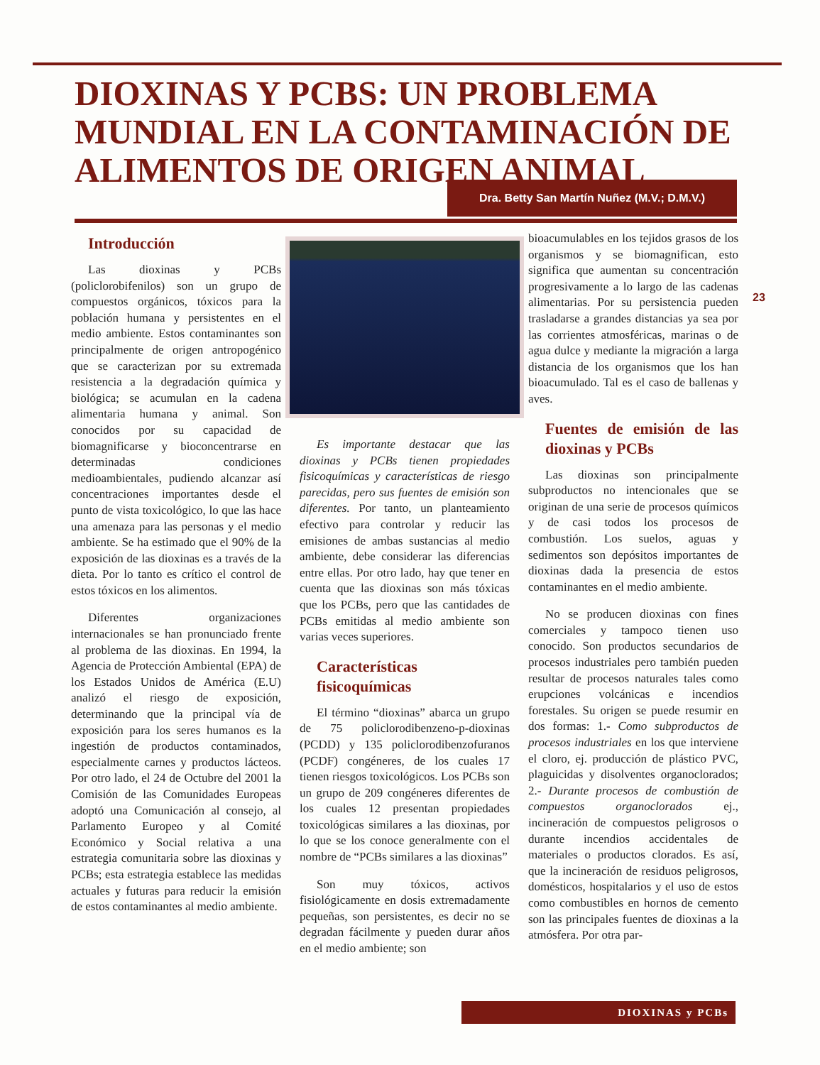DIOXINAS Y PCBS: UN PROBLEMA MUNDIAL EN LA CONTAMINACIÓN DE ALIMENTOS DE ORIGEN ANIMAL
Dra. Betty San Martín Nuñez (M.V.; D.M.V.)
23
Introducción
Las dioxinas y PCBs (policlorobifenilos) son un grupo de compuestos orgánicos, tóxicos para la población humana y persistentes en el medio ambiente. Estos contaminantes son principalmente de origen antropogénico que se caracterizan por su extremada resistencia a la degradación química y biológica; se acumulan en la cadena alimentaria humana y animal. Son conocidos por su capacidad de biomagnificarse y bioconcentrarse en determinadas condiciones medioambientales, pudiendo alcanzar así concentraciones importantes desde el punto de vista toxicológico, lo que las hace una amenaza para las personas y el medio ambiente. Se ha estimado que el 90% de la exposición de las dioxinas es a través de la dieta. Por lo tanto es crítico el control de estos tóxicos en los alimentos.
Diferentes organizaciones internacionales se han pronunciado frente al problema de las dioxinas. En 1994, la Agencia de Protección Ambiental (EPA) de los Estados Unidos de América (E.U) analizó el riesgo de exposición, determinando que la principal vía de exposición para los seres humanos es la ingestión de productos contaminados, especialmente carnes y productos lácteos. Por otro lado, el 24 de Octubre del 2001 la Comisión de las Comunidades Europeas adoptó una Comunicación al consejo, al Parlamento Europeo y al Comité Económico y Social relativa a una estrategia comunitaria sobre las dioxinas y PCBs; esta estrategia establece las medidas actuales y futuras para reducir la emisión de estos contaminantes al medio ambiente.
Es importante destacar que las dioxinas y PCBs tienen propiedades fisicoquímicas y características de riesgo parecidas, pero sus fuentes de emisión son diferentes. Por tanto, un planteamiento efectivo para controlar y reducir las emisiones de ambas sustancias al medio ambiente, debe considerar las diferencias entre ellas. Por otro lado, hay que tener en cuenta que las dioxinas son más tóxicas que los PCBs, pero que las cantidades de PCBs emitidas al medio ambiente son varias veces superiores.
Características fisicoquímicas
El término “dioxinas” abarca un grupo de 75 policlorodibenzeno-p-dioxinas (PCDD) y 135 policlorodibenzofuranos (PCDF) congéneres, de los cuales 17 tienen riesgos toxicológicos. Los PCBs son un grupo de 209 congéneres diferentes de los cuales 12 presentan propiedades toxicológicas similares a las dioxinas, por lo que se los conoce generalmente con el nombre de “PCBs similares a las dioxinas”
Son muy tóxicos, activos fisiológicamente en dosis extremadamente pequeñas, son persistentes, es decir no se degradan fácilmente y pueden durar años en el medio ambiente; son
bioacumulables en los tejidos grasos de los organismos y se biomagnifican, esto significa que aumentan su concentración progresivamente a lo largo de las cadenas alimentarias. Por su persistencia pueden trasladarse a grandes distancias ya sea por las corrientes atmosféricas, marinas o de agua dulce y mediante la migración a larga distancia de los organismos que los han bioacumulado. Tal es el caso de ballenas y aves.
Fuentes de emisión de las dioxinas y PCBs
Las dioxinas son principalmente subproductos no intencionales que se originan de una serie de procesos químicos y de casi todos los procesos de combustión. Los suelos, aguas y sedimentos son depósitos importantes de dioxinas dada la presencia de estos contaminantes en el medio ambiente.
No se producen dioxinas con fines comerciales y tampoco tienen uso conocido. Son productos secundarios de procesos industriales pero también pueden resultar de procesos naturales tales como erupciones volcánicas e incendios forestales. Su origen se puede resumir en dos formas: 1.- Como subproductos de procesos industriales en los que interviene el cloro, ej. producción de plástico PVC, plaguicidas y disolventes organoclorados; 2.- Durante procesos de combustión de compuestos organoclorados ej., incineración de compuestos peligrosos o durante incendios accidentales de materiales o productos clorados. Es así, que la incineración de residuos peligrosos, domésticos, hospitalarios y el uso de estos como combustibles en hornos de cemento son las principales fuentes de dioxinas a la atmósfera. Por otra par-
DIOXINAS y PCBs